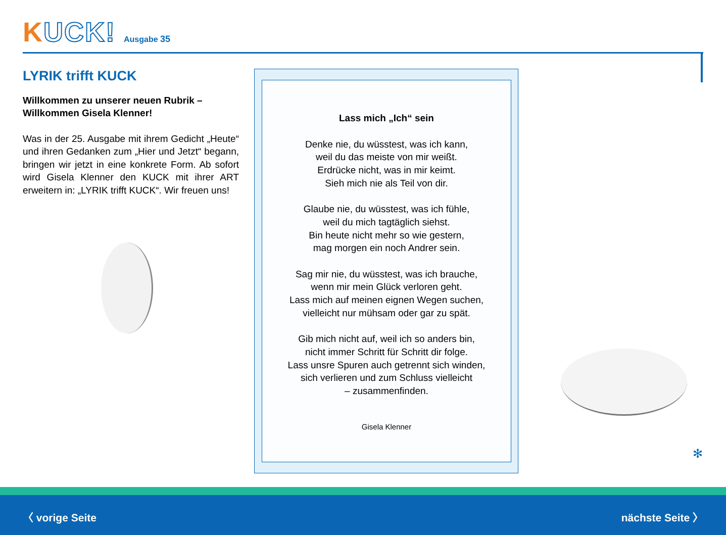KUCK!
Ausgabe 35
LYRIK trifft KUCK
Willkommen zu unserer neuen Rubrik –
Willkommen Gisela Klenner!
Was in der 25. Ausgabe mit ihrem Gedicht „Heute“ und ihren Gedanken zum „Hier und Jetzt“ begann, bringen wir jetzt in eine konkrete Form. Ab sofort wird Gisela Klenner den KUCK mit ihrer ART erweitern in: „LYRIK trifft KUCK“. Wir freuen uns!
Lass mich „Ich“ sein
Denke nie, du wüsstest, was ich kann,
weil du das meiste von mir weißt.
Erdrücke nicht, was in mir keimt.
Sieh mich nie als Teil von dir.
Glaube nie, du wüsstest, was ich fühle,
weil du mich tagtäglich siehst.
Bin heute nicht mehr so wie gestern,
mag morgen ein noch Andrer sein.
Sag mir nie, du wüsstest, was ich brauche,
wenn mir mein Glück verloren geht.
Lass mich auf meinen eignen Wegen suchen,
vielleicht nur mühsam oder gar zu spät.
Gib mich nicht auf, weil ich so anders bin,
nicht immer Schritt für Schritt dir folge.
Lass unsre Spuren auch getrennt sich winden,
sich verlieren und zum Schluss vielleicht
– zusammenfinden.
Gisela Klenner
✻
〈 vorige Seite nächste Seite 〉